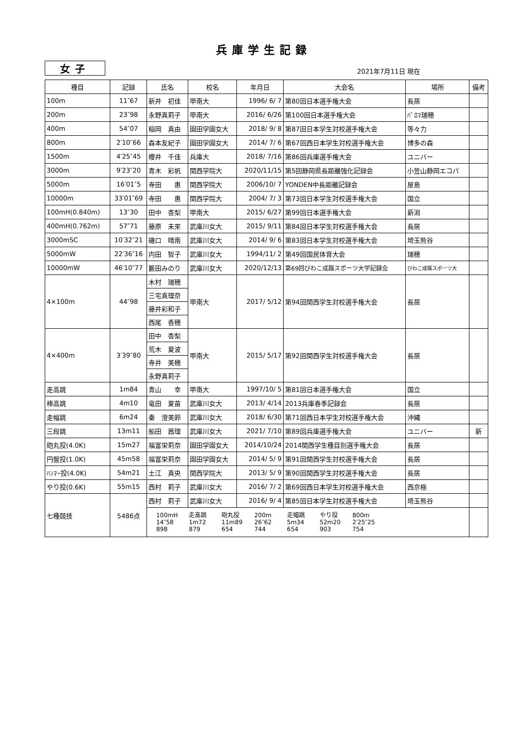兵庫学生記録
女子
2021年7月11日 現在
| 種目 | 記録 | 氏名 | 校名 | 年月日 | 大会名 | 場所 | 備考 |
| --- | --- | --- | --- | --- | --- | --- | --- |
| 100m | 11″67 | 新井 初佳 | 甲南大 | 1996/ 6/ 7 | 第80回日本選手権大会 | 長居 | |
| 200m | 23″98 | 永野真莉子 | 甲南大 | 2016/ 6/26 | 第100回日本選手権大会 | ﾊﾟﾛﾏ瑞穂 | |
| 400m | 54″07 | 稲岡 真由 | 園田学園女大 | 2018/ 9/ 8 | 第87回日本学生対校選手権大会 | 等々力 | |
| 800m | 2′10″66 | 森本友紀子 | 園田学園女大 | 2014/ 7/ 6 | 第67回西日本学生対校選手権大会 | 博多の森 | |
| 1500m | 4′25″45 | 櫻井 千佳 | 兵庫大 | 2018/ 7/16 | 第86回兵庫選手権大会 | ユニバー | |
| 3000m | 9′23″20 | 青木 彩帆 | 関西学院大 | 2020/11/15 | 第5回静岡県長距離強化記録会 | 小笠山静岡エコパ | |
| 5000m | 16′01″5 | 寺田 惠 | 関西学院大 | 2006/10/ 7 | YONDEN中長距離記録会 | 屋島 | |
| 10000m | 33′01″69 | 寺田 惠 | 関西学院大 | 2004/ 7/ 3 | 第73回日本学生対校選手権大会 | 国立 | |
| 100mH(0.840m) | 13″30 | 田中 杏梨 | 甲南大 | 2015/ 6/27 | 第99回日本選手権大会 | 新潟 | |
| 400mH(0.762m) | 57″71 | 藤原 未來 | 武庫川女大 | 2015/ 9/11 | 第84回日本学生対校選手権大会 | 長居 | |
| 3000mSC | 10′32″21 | 磯口 晴南 | 武庫川女大 | 2014/ 9/ 6 | 第83回日本学生対校選手権大会 | 埼玉熊谷 | |
| 5000mW | 22′36″16 | 内田 智子 | 武庫川女大 | 1994/11/ 2 | 第49回国民体育大会 | 瑞穂 | |
| 10000mW | 46′10″77 | 籔田みのり | 武庫川女大 | 2020/12/13 | 第69回びわこ成蹊スポーツ大学記録会 | びわこ成蹊スポーツ大 | |
| 4×100m | 44″98 | 木村 瑞穂 | 甲南大 | 2017/ 5/12 | 第94回関西学生対校選手権大会 | 長居 | |
| | | 三宅真理奈 | | | | | |
| | | 藤井彩和子 | | | | | |
| | | 西尾 香穂 | | | | | |
| 4×400m | 3′39″80 | 田中 杏梨 | 甲南大 | 2015/ 5/17 | 第92回関西学生対校選手権大会 | 長居 | |
| | | 荒木 夏波 | | | | | |
| | | 寺井 美穂 | | | | | |
| | | 永野真莉子 | | | | | |
| 走高跳 | 1m84 | 青山 幸 | 甲南大 | 1997/10/ 5 | 第81回日本選手権大会 | 国立 | |
| 棒高跳 | 4m10 | 竜田 夏苗 | 武庫川女大 | 2013/ 4/14 | 2013兵庫春季記録会 | 長居 | |
| 走幅跳 | 6m24 | 秦 澄美鈴 | 武庫川女大 | 2018/ 6/30 | 第71回西日本学生対校選手権大会 | 沖縄 | |
| 三段跳 | 13m11 | 船田 茜理 | 武庫川女大 | 2021/ 7/10 | 第89回兵庫選手権大会 | ユニバー | 新 |
| 砲丸投(4.0K) | 15m27 | 福富栄莉奈 | 園田学園女大 | 2014/10/24 | 2014関西学生種目別選手権大会 | 長居 | |
| 円盤投(1.0K) | 45m58 | 福富栄莉奈 | 園田学園女大 | 2014/ 5/ 9 | 第91回関西学生対校選手権大会 | 長居 | |
| ﾊﾝﾏｰ投(4.0K) | 54m21 | 土江 真央 | 関西学院大 | 2013/ 5/ 9 | 第90回関西学生対校選手権大会 | 長居 | |
| やり投(0.6K) | 55m15 | 西村 莉子 | 武庫川女大 | 2016/ 7/ 2 | 第69回西日本学生対校選手権大会 | 西京極 | |
| 七種競技 | 5486点 | 西村 莉子 | 武庫川女大 | 2016/ 9/ 4 | 第85回日本学生対校選手権大会 | 埼玉熊谷 | |
| | | 100mH 走高跳 砲丸投 200m 走幅跳 やり投 800m 14″58 1m72 11m89 26″62 5m34 52m20 2′25″25 898 879 654 744 654 903 754 | | | | | |